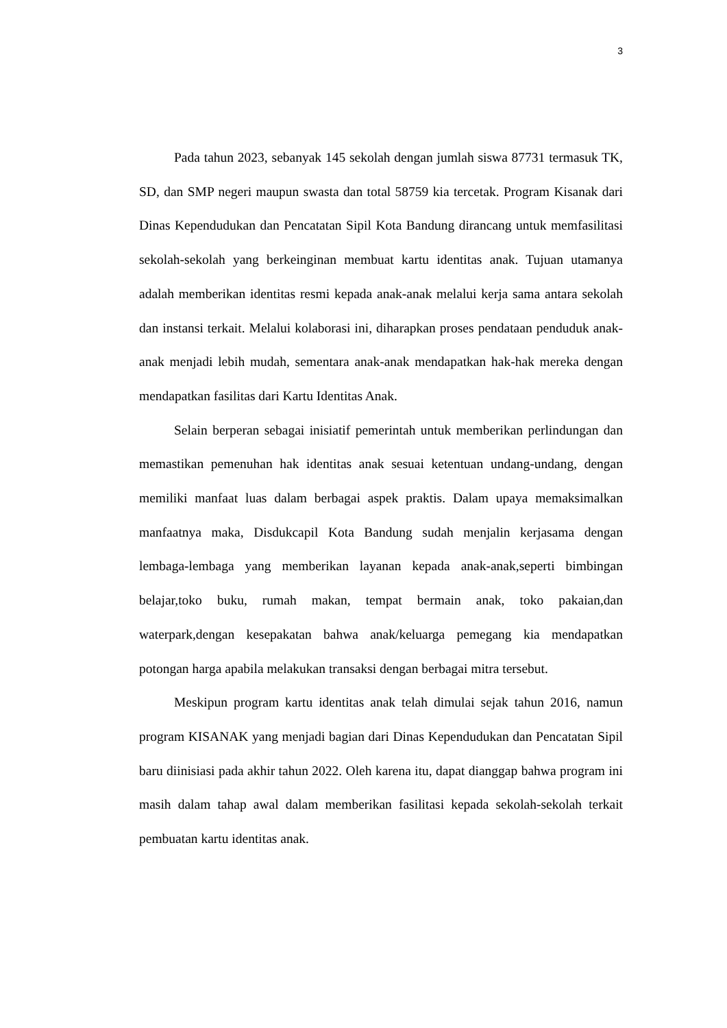3
Pada tahun 2023, sebanyak 145 sekolah dengan jumlah siswa 87731 termasuk TK, SD, dan SMP negeri maupun swasta dan total 58759 kia tercetak. Program Kisanak dari Dinas Kependudukan dan Pencatatan Sipil Kota Bandung dirancang untuk memfasilitasi sekolah-sekolah yang berkeinginan membuat kartu identitas anak. Tujuan utamanya adalah memberikan identitas resmi kepada anak-anak melalui kerja sama antara sekolah dan instansi terkait. Melalui kolaborasi ini, diharapkan proses pendataan penduduk anak-anak menjadi lebih mudah, sementara anak-anak mendapatkan hak-hak mereka dengan mendapatkan fasilitas dari Kartu Identitas Anak.
Selain berperan sebagai inisiatif pemerintah untuk memberikan perlindungan dan memastikan pemenuhan hak identitas anak sesuai ketentuan undang-undang, dengan memiliki manfaat luas dalam berbagai aspek praktis. Dalam upaya memaksimalkan manfaatnya maka, Disdukcapil Kota Bandung sudah menjalin kerjasama dengan lembaga-lembaga yang memberikan layanan kepada anak-anak,seperti bimbingan belajar,toko buku, rumah makan, tempat bermain anak, toko pakaian,dan waterpark,dengan kesepakatan bahwa anak/keluarga pemegang kia mendapatkan potongan harga apabila melakukan transaksi dengan berbagai mitra tersebut.
Meskipun program kartu identitas anak telah dimulai sejak tahun 2016, namun program KISANAK yang menjadi bagian dari Dinas Kependudukan dan Pencatatan Sipil baru diinisiasi pada akhir tahun 2022. Oleh karena itu, dapat dianggap bahwa program ini masih dalam tahap awal dalam memberikan fasilitasi kepada sekolah-sekolah terkait pembuatan kartu identitas anak.